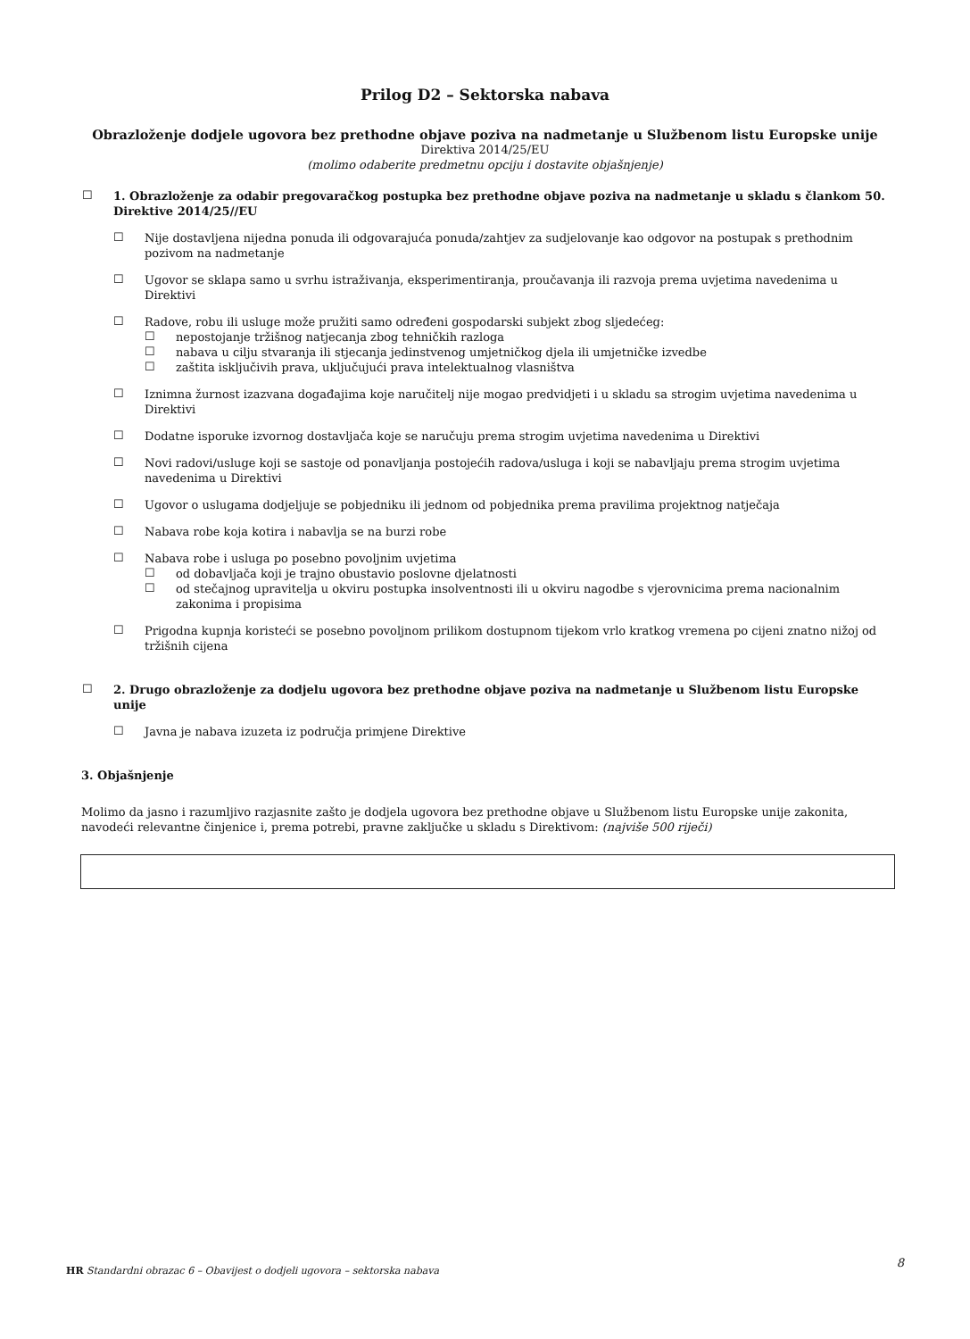Prilog D2 – Sektorska nabava
Obrazloženje dodjele ugovora bez prethodne objave poziva na nadmetanje u Službenom listu Europske unije
Direktiva 2014/25/EU
(molimo odaberite predmetnu opciju i dostavite objašnjenje)
☐
1. Obrazloženje za odabir pregovaračkog postupka bez prethodne objave poziva na nadmetanje u skladu s člankom 50. Direktive 2014/25//EU
☐
Nije dostavljena nijedna ponuda ili odgovarajuća ponuda/zahtjev za sudjelovanje kao odgovor na postupak s prethodnim pozivom na nadmetanje
☐
Ugovor se sklapa samo u svrhu istraživanja, eksperimentiranja, proučavanja ili razvoja prema uvjetima navedenima u Direktivi
☐
Radove, robu ili usluge može pružiti samo određeni gospodarski subjekt zbog sljedećeg:
☐
nepostojanje tržišnog natjecanja zbog tehničkih razloga
☐
nabava u cilju stvaranja ili stjecanja jedinstvenog umjetničkog djela ili umjetničke izvedbe
☐
zaštita isključivih prava, uključujući prava intelektualnog vlasništva
☐
Iznimna žurnost izazvana događajima koje naručitelj nije mogao predvidjeti i u skladu sa strogim uvjetima navedenima u Direktivi
☐
Dodatne isporuke izvornog dostavljača koje se naručuju prema strogim uvjetima navedenima u Direktivi
☐
Novi radovi/usluge koji se sastoje od ponavljanja postojećih radova/usluga i koji se nabavljaju prema strogim uvjetima navedenima u Direktivi
☐
Ugovor o uslugama dodjeljuje se pobjedniku ili jednom od pobjednika prema pravilima projektnog natječaja
☐
Nabava robe koja kotira i nabavlja se na burzi robe
☐
Nabava robe i usluga po posebno povoljnim uvjetima
☐
od dobavljača koji je trajno obustavio poslovne djelatnosti
☐
od stečajnog upravitelja u okviru postupka insolventnosti ili u okviru nagodbe s vjerovnicima prema nacionalnim zakonima i propisima
☐
Prigodna kupnja koristeći se posebno povoljnom prilikom dostupnom tijekom vrlo kratkog vremena po cijeni znatno nižoj od tržišnih cijena
☐
2. Drugo obrazloženje za dodjelu ugovora bez prethodne objave poziva na nadmetanje u Službenom listu Europske unije
☐
Javna je nabava izuzeta iz područja primjene Direktive
3. Objašnjenje
Molimo da jasno i razumljivo razjasnite zašto je dodjela ugovora bez prethodne objave u Službenom listu Europske unije zakonita, navodeći relevantne činjenice i, prema potrebi, pravne zaključke u skladu s Direktivom: (najviše 500 riječi)
HR Standardni obrazac 6 – Obavijest o dodjeli ugovora – sektorska nabava 8